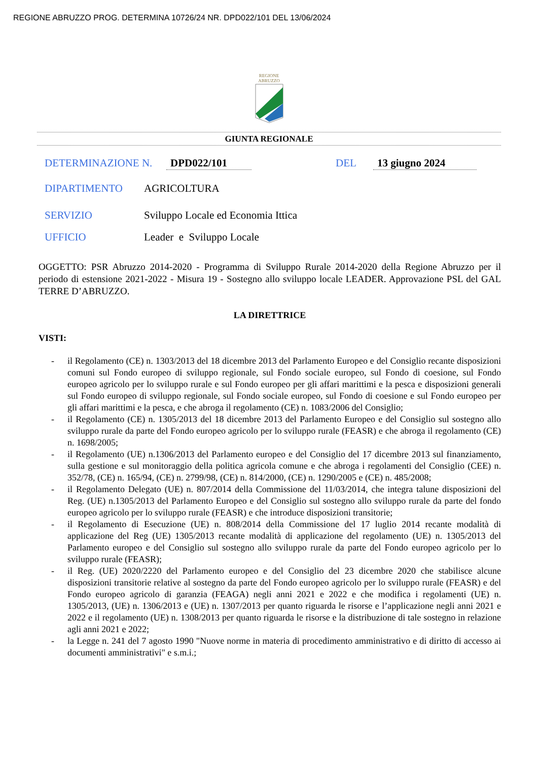REGIONE ABRUZZO PROG. DETERMINA 10726/24 NR. DPD022/101 DEL 13/06/2024
REGIONE
ABRUZZO
GIUNTA REGIONALE
DETERMINAZIONE N. DPD022/101 DEL 13 giugno 2024
DIPARTIMENTO AGRICOLTURA
SERVIZIO Sviluppo Locale ed Economia Ittica
UFFICIO Leader e Sviluppo Locale
OGGETTO: PSR Abruzzo 2014-2020 - Programma di Sviluppo Rurale 2014-2020 della Regione Abruzzo per il periodo di estensione 2021-2022 - Misura 19 - Sostegno allo sviluppo locale LEADER. Approvazione PSL del GAL TERRE D’ABRUZZO.
LA DIRETTRICE
VISTI:
- il Regolamento (CE) n. 1303/2013 del 18 dicembre 2013 del Parlamento Europeo e del Consiglio recante disposizioni comuni sul Fondo europeo di sviluppo regionale, sul Fondo sociale europeo, sul Fondo di coesione, sul Fondo europeo agricolo per lo sviluppo rurale e sul Fondo europeo per gli affari marittimi e la pesca e disposizioni generali sul Fondo europeo di sviluppo regionale, sul Fondo sociale europeo, sul Fondo di coesione e sul Fondo europeo per gli affari marittimi e la pesca, e che abroga il regolamento (CE) n. 1083/2006 del Consiglio;
- il Regolamento (CE) n. 1305/2013 del 18 dicembre 2013 del Parlamento Europeo e del Consiglio sul sostegno allo sviluppo rurale da parte del Fondo europeo agricolo per lo sviluppo rurale (FEASR) e che abroga il regolamento (CE) n. 1698/2005;
- il Regolamento (UE) n.1306/2013 del Parlamento europeo e del Consiglio del 17 dicembre 2013 sul finanziamento, sulla gestione e sul monitoraggio della politica agricola comune e che abroga i regolamenti del Consiglio (CEE) n. 352/78, (CE) n. 165/94, (CE) n. 2799/98, (CE) n. 814/2000, (CE) n. 1290/2005 e (CE) n. 485/2008;
- il Regolamento Delegato (UE) n. 807/2014 della Commissione del 11/03/2014, che integra talune disposizioni del Reg. (UE) n.1305/2013 del Parlamento Europeo e del Consiglio sul sostegno allo sviluppo rurale da parte del fondo europeo agricolo per lo sviluppo rurale (FEASR) e che introduce disposizioni transitorie;
- il Regolamento di Esecuzione (UE) n. 808/2014 della Commissione del 17 luglio 2014 recante modalità di applicazione del Reg (UE) 1305/2013 recante modalità di applicazione del regolamento (UE) n. 1305/2013 del Parlamento europeo e del Consiglio sul sostegno allo sviluppo rurale da parte del Fondo europeo agricolo per lo sviluppo rurale (FEASR);
- il Reg. (UE) 2020/2220 del Parlamento europeo e del Consiglio del 23 dicembre 2020 che stabilisce alcune disposizioni transitorie relative al sostegno da parte del Fondo europeo agricolo per lo sviluppo rurale (FEASR) e del Fondo europeo agricolo di garanzia (FEAGA) negli anni 2021 e 2022 e che modifica i regolamenti (UE) n. 1305/2013, (UE) n. 1306/2013 e (UE) n. 1307/2013 per quanto riguarda le risorse e l’applicazione negli anni 2021 e 2022 e il regolamento (UE) n. 1308/2013 per quanto riguarda le risorse e la distribuzione di tale sostegno in relazione agli anni 2021 e 2022;
- la Legge n. 241 del 7 agosto 1990 "Nuove norme in materia di procedimento amministrativo e di diritto di accesso ai documenti amministrativi" e s.m.i.;